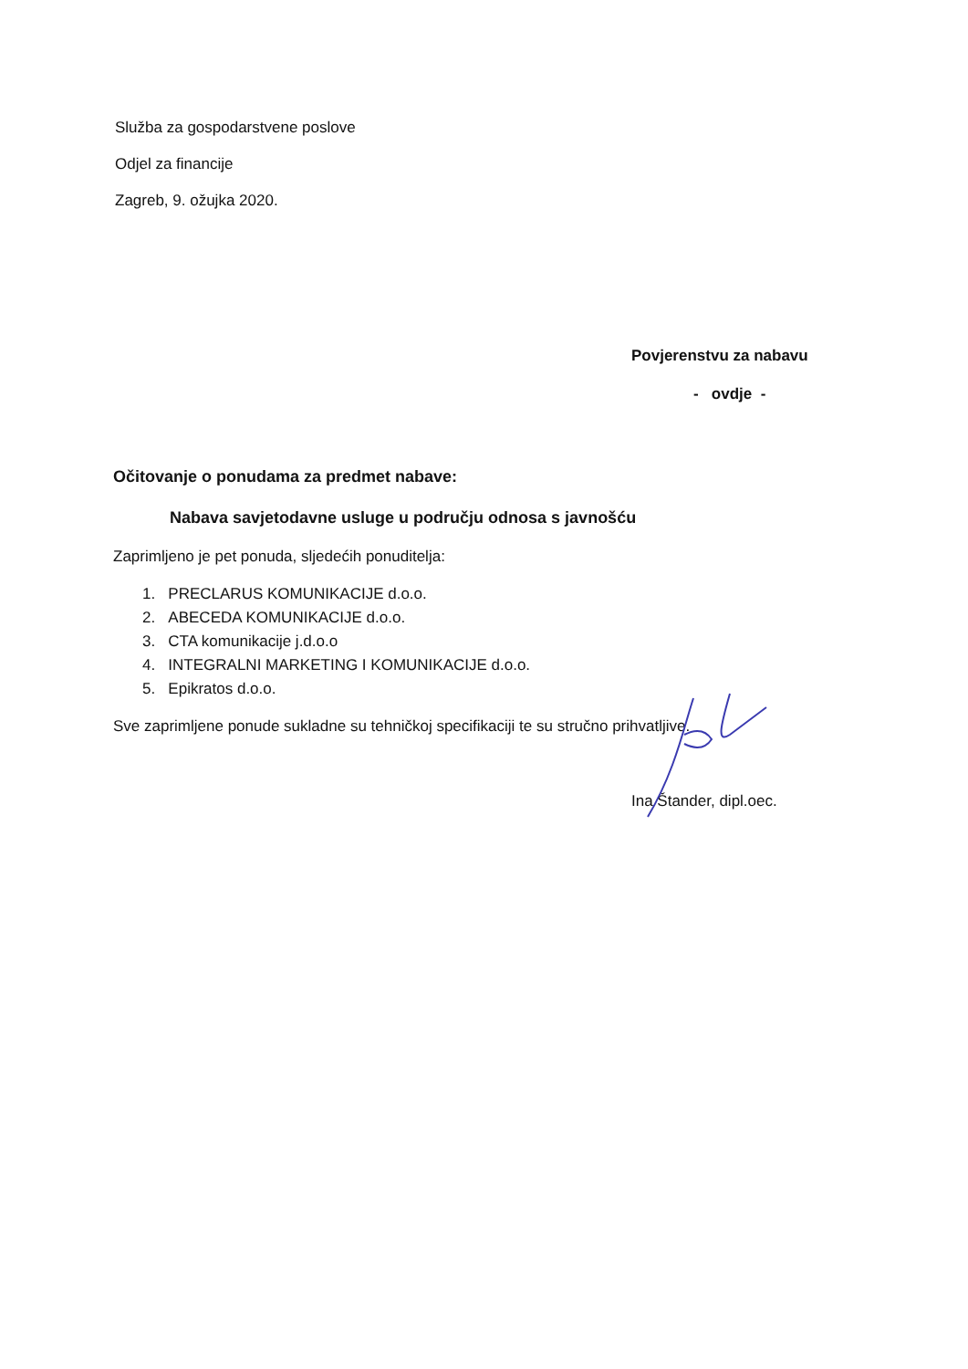Služba za gospodarstvene poslove
Odjel za financije
Zagreb, 9. ožujka 2020.
Povjerenstvu za nabavu
- ovdje -
Očitovanje o ponudama za predmet nabave:
Nabava savjetodavne usluge u području odnosa s javnošću
Zaprimljeno je pet ponuda, sljedećih ponuditelja:
1. PRECLARUS KOMUNIKACIJE d.o.o.
2. ABECEDA KOMUNIKACIJE d.o.o.
3. CTA komunikacije j.d.o.o
4. INTEGRALNI MARKETING I KOMUNIKACIJE d.o.o.
5. Epikratos d.o.o.
Sve zaprimljene ponude sukladne su tehničkoj specifikaciji te su stručno prihvatljive.
Ina Štander, dipl.oec.